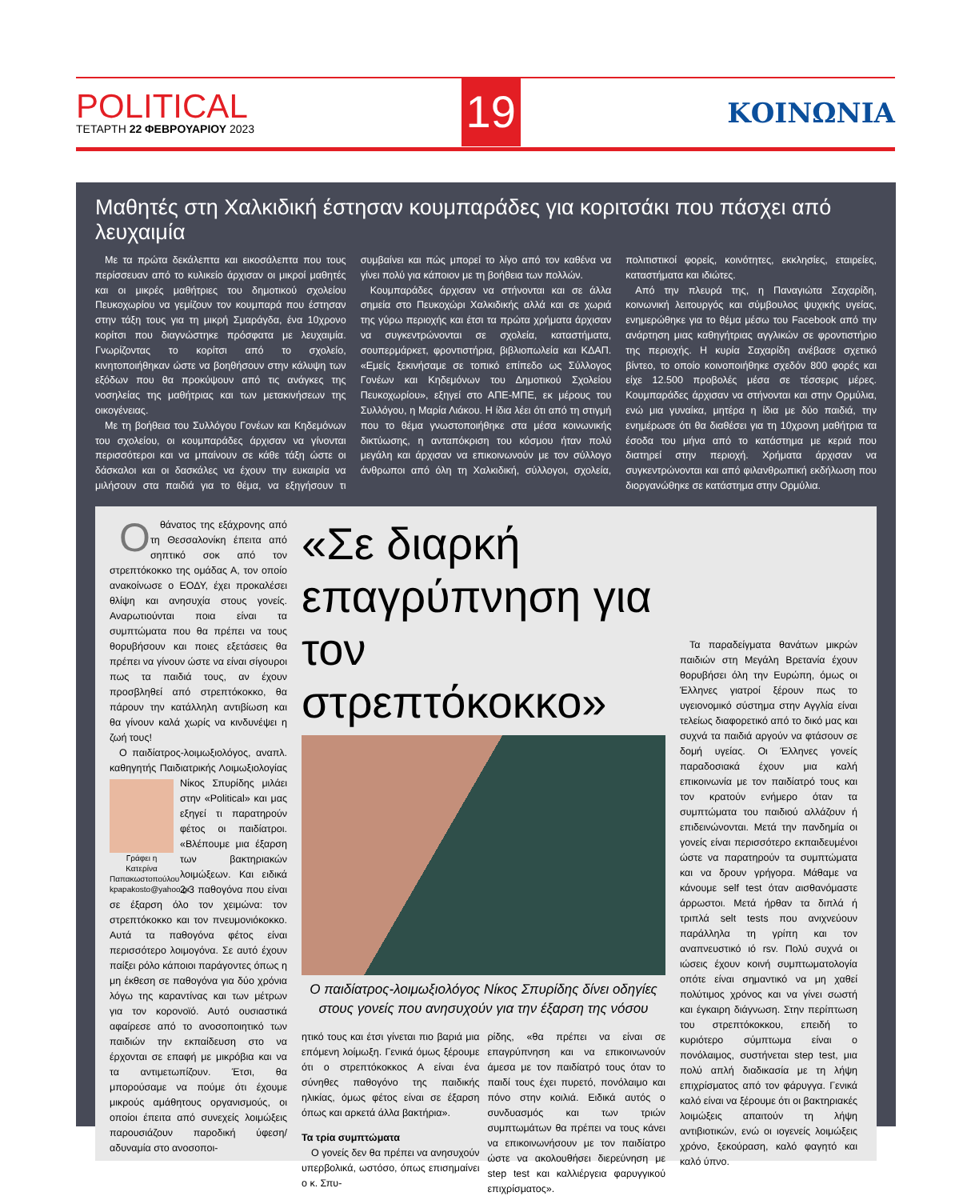POLITICAL
ΤΕΤΑΡΤΗ 22 ΦΕΒΡΟΥΑΡΙΟΥ 2023
19
ΚΟΙΝΩΝΙΑ
Μαθητές στη Χαλκιδική έστησαν κουμπαράδες για κοριτσάκι που πάσχει από λευχαιμία
Με τα πρώτα δεκάλεπτα και εικοσάλεπτα που τους περίσσευαν από το κυλικείο άρχισαν οι μικροί μαθητές και οι μικρές μαθήτριες του δημοτικού σχολείου Πευκοχωρίου να γεμίζουν τον κουμπαρά που έστησαν στην τάξη τους για τη μικρή Σμαράγδα, ένα 10χρονο κορίτσι που διαγνώστηκε πρόσφατα με λευχαιμία. Γνωρίζοντας το κορίτσι από το σχολείο, κινητοποιήθηκαν ώστε να βοηθήσουν στην κάλυψη των εξόδων που θα προκύψουν από τις ανάγκες της νοσηλείας της μαθήτριας και των μετακινήσεων της οικογένειας.
Με τη βοήθεια του Συλλόγου Γονέων και Κηδεμόνων του σχολείου, οι κουμπαράδες άρχισαν να γίνονται περισσότεροι και να μπαίνουν σε κάθε τάξη ώστε οι δάσκαλοι και οι δασκάλες να έχουν την ευκαιρία να μιλήσουν στα παιδιά για το θέμα, να εξηγήσουν τι συμβαίνει και πώς μπορεί το λίγο από τον καθένα να γίνει πολύ για κάποιον με τη βοήθεια των πολλών.
Κουμπαράδες άρχισαν να στήνονται και σε άλλα σημεία στο Πευκοχώρι Χαλκιδικής αλλά και σε χωριά της γύρω περιοχής και έτσι τα πρώτα χρήματα άρχισαν να συγκεντρώνονται σε σχολεία, καταστήματα, σουπερμάρκετ, φροντιστήρια, βιβλιοπωλεία και ΚΔΑΠ. «Εμείς ξεκινήσαμε σε τοπικό επίπεδο ως Σύλλογος Γονέων και Κηδεμόνων του Δημοτικού Σχολείου Πευκοχωρίου», εξηγεί στο ΑΠΕ-ΜΠΕ, εκ μέρους του Συλλόγου, η Μαρία Λιάκου. Η ίδια λέει ότι από τη στιγμή που το θέμα γνωστοποιήθηκε στα μέσα κοινωνικής δικτύωσης, η ανταπόκριση του κόσμου ήταν πολύ μεγάλη και άρχισαν να επικοινωνούν με τον σύλλογο άνθρωποι από όλη τη Χαλκιδική, σύλλογοι, σχολεία, πολιτιστικοί φορείς, κοινότητες, εκκλησίες, εταιρείες, καταστήματα και ιδιώτες.
Από την πλευρά της, η Παναγιώτα Σαχαρίδη, κοινωνική λειτουργός και σύμβουλος ψυχικής υγείας, ενημερώθηκε για το θέμα μέσω του Facebook από την ανάρτηση μιας καθηγήτριας αγγλικών σε φροντιστήριο της περιοχής. Η κυρία Σαχαρίδη ανέβασε σχετικό βίντεο, το οποίο κοινοποιήθηκε σχεδόν 800 φορές και είχε 12.500 προβολές μέσα σε τέσσερις μέρες. Κουμπαράδες άρχισαν να στήνονται και στην Ορμύλια, ενώ μια γυναίκα, μητέρα η ίδια με δύο παιδιά, την ενημέρωσε ότι θα διαθέσει για τη 10χρονη μαθήτρια τα έσοδα του μήνα από το κατάστημα με κεριά που διατηρεί στην περιοχή. Χρήματα άρχισαν να συγκεντρώνονται και από φιλανθρωπική εκδήλωση που διοργανώθηκε σε κατάστημα στην Ορμύλια.
Ο θάνατος της εξάχρονης από τη Θεσσαλονίκη έπειτα από σηπτικό σοκ από τον στρεπτόκοκκο της ομάδας Α, τον οποίο ανακοίνωσε ο ΕΟΔΥ, έχει προκαλέσει θλίψη και ανησυχία στους γονείς. Αναρωτιούνται ποια είναι τα συμπτώματα που θα πρέπει να τους θορυβήσουν και ποιες εξετάσεις θα πρέπει να γίνουν ώστε να είναι σίγουροι πως τα παιδιά τους, αν έχουν προσβληθεί από στρεπτόκοκκο, θα πάρουν την κατάλληλη αντιβίωση και θα γίνουν καλά χωρίς να κινδυνέψει η ζωή τους!
Ο παιδίατρος-λοιμωξιολόγος, αναπλ. καθηγητής Παιδιατρικής Λοιμωξιολογίας Νίκος Σπυρίδης Γράφει η Κατερίνα Παπακωστοπούλου
kpapakosto@yahoo.gr μιλάει στην «Political» και μας εξηγεί τι παρατηρούν φέτος οι παιδίατροι. «Βλέπουμε μια έξαρση των βακτηριακών λοιμώξεων. Και ειδικά 2-3 παθογόνα που είναι σε έξαρση όλο τον χειμώνα: τον στρεπτόκοκκο και τον πνευμονιόκοκκο. Αυτά τα παθογόνα φέτος είναι περισσότερο λοιμογόνα. Σε αυτό έχουν παίξει ρόλο κάποιοι παράγοντες όπως η μη έκθεση σε παθογόνα για δύο χρόνια λόγω της καραντίνας και των μέτρων για τον κορονοϊό. Αυτό ουσιαστικά αφαίρεσε από το ανοσοποιητικό των παιδιών την εκπαίδευση στο να έρχονται σε επαφή με μικρόβια και να τα αντιμετωπίζουν. Έτσι, θα μπορούσαμε να πούμε ότι έχουμε μικρούς αμάθητους οργανισμούς, οι οποίοι έπειτα από συνεχείς λοιμώξεις παρουσιάζουν παροδική ύφεση/αδυναμία στο ανοσοποι-
«Σε διαρκή επαγρύπνηση για τον στρεπτόκοκκο»
Ο παιδίατρος-λοιμωξιολόγος Νίκος Σπυρίδης δίνει οδηγίες στους γονείς που ανησυχούν για την έξαρση της νόσου
ητικό τους και έτσι γίνεται πιο βαριά μια επόμενη λοίμωξη. Γενικά όμως ξέρουμε ότι ο στρεπτόκοκκος Α είναι ένα σύνηθες παθογόνο της παιδικής ηλικίας, όμως φέτος είναι σε έξαρση όπως και αρκετά άλλα βακτήρια».
Τα τρία συμπτώματα
Ο γονείς δεν θα πρέπει να ανησυχούν υπερβολικά, ωστόσο, όπως επισημαίνει ο κ. Σπυ-
ρίδης, «θα πρέπει να είναι σε επαγρύπνηση και να επικοινωνούν άμεσα με τον παιδίατρό τους όταν το παιδί τους έχει πυρετό, πονόλαιμο και πόνο στην κοιλιά. Ειδικά αυτός ο συνδυασμός και των τριών συμπτωμάτων θα πρέπει να τους κάνει να επικοινωνήσουν με τον παιδίατρο ώστε να ακολουθήσει διερεύνηση με step test και καλλιέργεια φαρυγγικού επιχρίσματος».
Τα παραδείγματα θανάτων μικρών παιδιών στη Μεγάλη Βρετανία έχουν θορυβήσει όλη την Ευρώπη, όμως οι Έλληνες γιατροί ξέρουν πως το υγειονομικό σύστημα στην Αγγλία είναι τελείως διαφορετικό από το δικό μας και συχνά τα παιδιά αργούν να φτάσουν σε δομή υγείας. Οι Έλληνες γονείς παραδοσιακά έχουν μια καλή επικοινωνία με τον παιδίατρό τους και τον κρατούν ενήμερο όταν τα συμπτώματα του παιδιού αλλάζουν ή επιδεινώνονται. Μετά την πανδημία οι γονείς είναι περισσότερο εκπαιδευμένοι ώστε να παρατηρούν τα συμπτώματα και να δρουν γρήγορα. Μάθαμε να κάνουμε self test όταν αισθανόμαστε άρρωστοι. Μετά ήρθαν τα διπλά ή τριπλά selt tests που ανιχνεύουν παράλληλα τη γρίπη και τον αναπνευστικό ιό rsv. Πολύ συχνά οι ιώσεις έχουν κοινή συμπτωματολογία οπότε είναι σημαντικό να μη χαθεί πολύτιμος χρόνος και να γίνει σωστή και έγκαιρη διάγνωση. Στην περίπτωση του στρεπτόκοκκου, επειδή το κυριότερο σύμπτωμα είναι ο πονόλαιμος, συστήνεται step test, μια πολύ απλή διαδικασία με τη λήψη επιχρίσματος από τον φάρυγγα. Γενικά καλό είναι να ξέρουμε ότι οι βακτηριακές λοιμώξεις απαιτούν τη λήψη αντιβιοτικών, ενώ οι ιογενείς λοιμώξεις χρόνο, ξεκούραση, καλό φαγητό και καλό ύπνο.